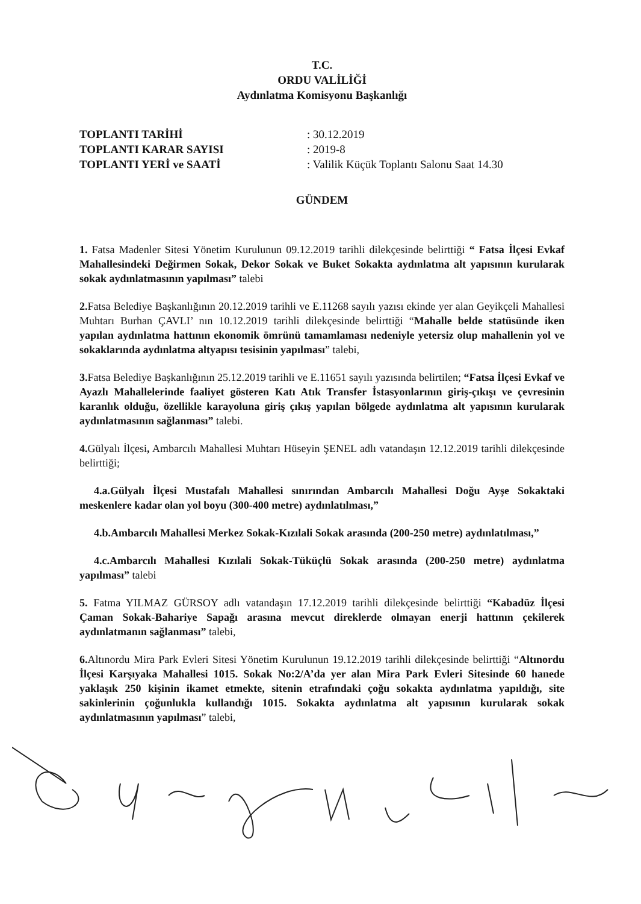T.C.
ORDU VALİLİĞİ
Aydınlatma Komisyonu Başkanlığı
| TOPLANTI TARİHİ | : 30.12.2019 |
| TOPLANTI KARAR SAYISI | : 2019-8 |
| TOPLANTI YERİ ve SAATİ | : Valilik Küçük Toplantı Salonu Saat 14.30 |
GÜNDEM
1. Fatsa Madenler Sitesi Yönetim Kurulunun 09.12.2019 tarihli dilekçesinde belirttiği “ Fatsa İlçesi Evkaf Mahallesindeki Değirmen Sokak, Dekor Sokak ve Buket Sokakta aydınlatma alt yapısının kurularak sokak aydınlatmasının yapılması” talebi
2. Fatsa Belediye Başkanlığının 20.12.2019 tarihli ve E.11268 sayılı yazısı ekinde yer alan Geyikçeli Mahallesi Muhtarı Burhan ÇAVLI’ nın 10.12.2019 tarihli dilekçesinde belirttiği “Mahalle belde statüsünde iken yapılan aydınlatma hattının ekonomik ömrünü tamamlaması nedeniyle yetersiz olup mahallenin yol ve sokaklarında aydınlatma altyapısı tesisinin yapılması” talebi,
3. Fatsa Belediye Başkanlığının 25.12.2019 tarihli ve E.11651 sayılı yazısında belirtilen; “Fatsa İlçesi Evkaf ve Ayazlı Mahallelerinde faaliyet gösteren Katı Atık Transfer İstasyonlarının giriş-çıkışı ve çevresinin karanlık olduğu, özellikle karayoluna giriş çıkış yapılan bölgede aydınlatma alt yapısının kurularak aydınlatmasının sağlanması” talebi.
4. Gülyalı İlçesi, Ambarcılı Mahallesi Muhtarı Hüseyin ŞENEL adlı vatandaşın 12.12.2019 tarihli dilekçesinde belirttiği;
4.a.Gülyalı İlçesi Mustafalı Mahallesi sınırından Ambarcılı Mahallesi Doğu Ayşe Sokaktaki meskenlere kadar olan yol boyu (300-400 metre) aydınlatılması,”
4.b.Ambarcılı Mahallesi Merkez Sokak-Kızılali Sokak arasında (200-250 metre) aydınlatılması,”
4.c.Ambarcılı Mahallesi Kızılali Sokak-Tüküçlü Sokak arasında (200-250 metre) aydınlatma yapılması” talebi
5. Fatma YILMAZ GÜRSOY adlı vatandaşın 17.12.2019 tarihli dilekçesinde belirttiği “Kabadüz İlçesi Çaman Sokak-Bahariye Sapağı arasına mevcut direklerde olmayan enerji hattının çekilerek aydınlatmanın sağlanması” talebi,
6. Altınordu Mira Park Evleri Sitesi Yönetim Kurulunun 19.12.2019 tarihli dilekçesinde belirttiği “Altınordu İlçesi Karşıyaka Mahallesi 1015. Sokak No:2/A’da yer alan Mira Park Evleri Sitesinde 60 hanede yaklaşık 250 kişinin ikamet etmekte, sitenin etrafındaki çoğu sokakta aydınlatma yapıldığı, site sakinlerinin çoğunlukla kullandığı 1015. Sokakta aydınlatma alt yapısının kurularak sokak aydınlatmasının yapılması” talebi,